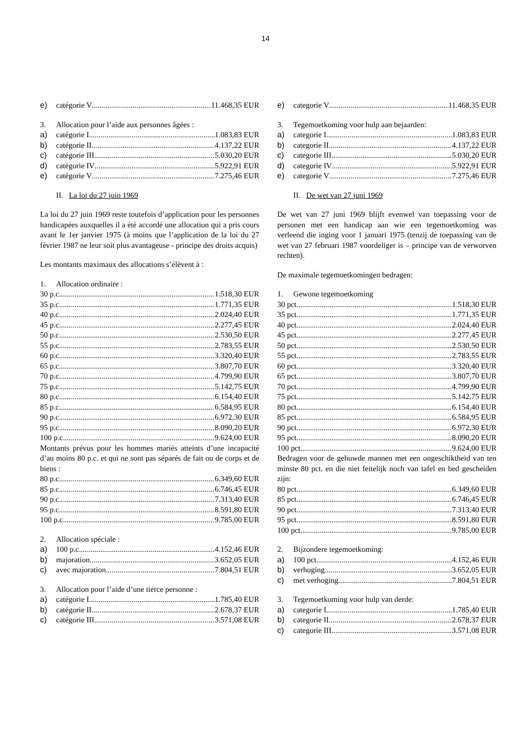14
e) catégorie V 11.468,35 EUR
3. Allocation pour l’aide aux personnes âgées :
a) catégorie I 1.083,83 EUR
b) catégorie II 4.137,22 EUR
c) catégorie III 5.030,20 EUR
d) catégorie IV 5.922,91 EUR
e) catégorie V 7.275,46 EUR
II. La loi du 27 juin 1969
La loi du 27 juin 1969 reste toutefois d’application pour les personnes handicapées auxquelles il a été accordé une allocation qui a pris cours avant le 1er janvier 1975 (à moins que l’application de la loi du 27 février 1987 ne leur soit plus avantageuse - principe des droits acquis)
Les montants maximaux des allocations s’élèvent à :
1. Allocation ordinaire :
30 p.c. 1.518,30 EUR
35 p.c. 1.771,35 EUR
40 p.c. 2.024,40 EUR
45 p.c. 2.277,45 EUR
50 p.c. 2.530,50 EUR
55 p.c. 2.783,55 EUR
60 p.c. 3.320,40 EUR
65 p.c. 3.807,70 EUR
70 p.c. 4.799,90 EUR
75 p.c. 5.142,75 EUR
80 p.c. 6.154,40 EUR
85 p.c. 6.584,95 EUR
90 p.c. 6.972,30 EUR
95 p.c. 8.090,20 EUR
100 p.c. 9.624,00 EUR
Montants prévus pour les hommes mariés atteints d’une incapacité d’au moins 80 p.c. et qui ne sont pas séparés de fait ou de corps et de biens :
80 p.c. 6.349,60 EUR
85 p.c. 6.746,45 EUR
90 p.c. 7.313,40 EUR
95 p.c. 8.591,80 EUR
100 p.c. 9.785,00 EUR
2. Allocation spéciale :
a) 100 p.c. 4.152,46 EUR
b) majoration 3.652,05 EUR
c) avec majoration 7.804,51 EUR
3. Allocation pour l’aide d’une tierce personne :
a) catégorie I 1.785,40 EUR
b) catégorie II 2.678,37 EUR
c) catégorie III 3.571,08 EUR
e) categorie V 11.468,35 EUR
3. Tegemoetkoming voor hulp aan bejaarden:
a) categorie I 1.083,83 EUR
b) categorie II 4.137,22 EUR
c) categorie III 5.030,20 EUR
d) categorie IV 5.922,91 EUR
e) categorie V 7.275,46 EUR
II. De wet van 27 juni 1969
De wet van 27 juni 1969 blijft evenwel van toepassing voor de personen met een handicap aan wie een tegemoetkoming was verleend die inging voor 1 januari 1975 (tenzij de toepassing van de wet van 27 februari 1987 voordeliger is – principe van de verworven rechten).
De maximale tegemoetkomingen bedragen:
1. Gewone tegemoetkoming
30 pct. 1.518,30 EUR
35 pct. 1.771,35 EUR
40 pct. 2.024,40 EUR
45 pct. 2.277,45 EUR
50 pct. 2.530,50 EUR
55 pct. 2.783,55 EUR
60 pct. 3.320,40 EUR
65 pct. 3.807,70 EUR
70 pct. 4.799,90 EUR
75 pct. 5.142,75 EUR
80 pct. 6.154,40 EUR
85 pct. 6.584,95 EUR
90 pct. 6.972,30 EUR
95 pct. 8.090,20 EUR
100 pct. 9.624,00 EUR
Bedragen voor de gehuwde mannen met een ongeschiktheid van ten minste 80 pct. en die niet feitelijk noch van tafel en bed gescheiden zijn:
80 pct. 6.349,60 EUR
85 pct. 6.746,45 EUR
90 pct. 7.313,40 EUR
95 pct. 8.591,80 EUR
100 pct. 9.785,00 EUR
2. Bijzondere tegemoetkoming:
a) 100 pct. 4.152,46 EUR
b) verhoging 3.652,05 EUR
c) met verhoging 7.804,51 EUR
3. Tegemoetkoming voor hulp van derde:
a) categorie I 1.785,40 EUR
b) categorie II 2.678,37 EUR
c) categorie III 3.571,08 EUR